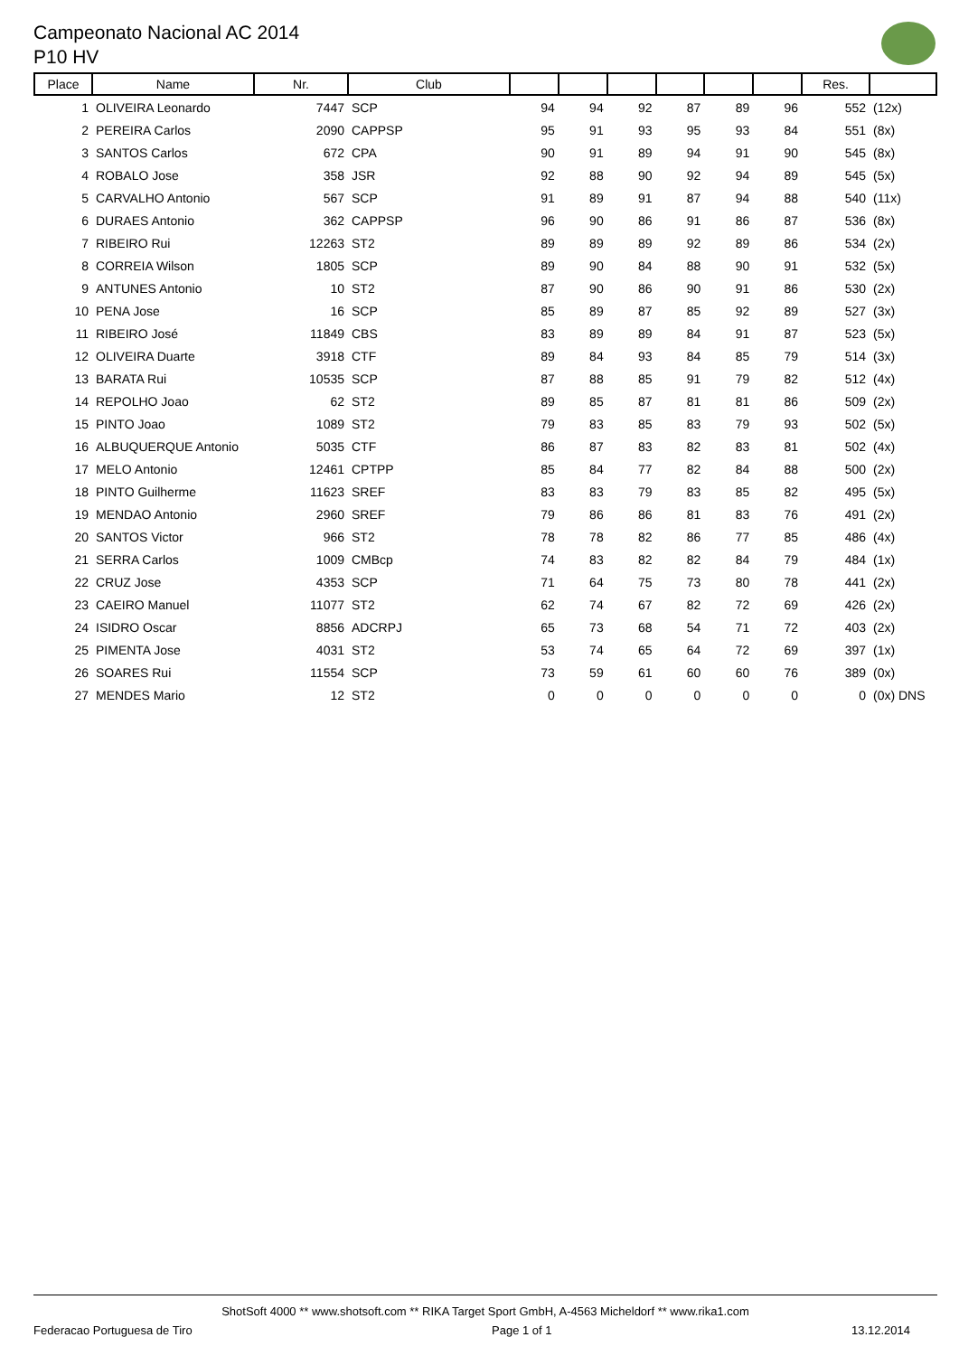Campeonato Nacional AC 2014
P10 HV
| Place | Name | Nr. | Club | | | | | | | Res. | |
| --- | --- | --- | --- | --- | --- | --- | --- | --- | --- | --- | --- |
| 1 | OLIVEIRA Leonardo | 7447 | SCP | 94 | 94 | 92 | 87 | 89 | 96 | 552 | (12x) |
| 2 | PEREIRA Carlos | 2090 | CAPPSP | 95 | 91 | 93 | 95 | 93 | 84 | 551 | (8x) |
| 3 | SANTOS Carlos | 672 | CPA | 90 | 91 | 89 | 94 | 91 | 90 | 545 | (8x) |
| 4 | ROBALO Jose | 358 | JSR | 92 | 88 | 90 | 92 | 94 | 89 | 545 | (5x) |
| 5 | CARVALHO Antonio | 567 | SCP | 91 | 89 | 91 | 87 | 94 | 88 | 540 | (11x) |
| 6 | DURAES Antonio | 362 | CAPPSP | 96 | 90 | 86 | 91 | 86 | 87 | 536 | (8x) |
| 7 | RIBEIRO Rui | 12263 | ST2 | 89 | 89 | 89 | 92 | 89 | 86 | 534 | (2x) |
| 8 | CORREIA Wilson | 1805 | SCP | 89 | 90 | 84 | 88 | 90 | 91 | 532 | (5x) |
| 9 | ANTUNES Antonio | 10 | ST2 | 87 | 90 | 86 | 90 | 91 | 86 | 530 | (2x) |
| 10 | PENA Jose | 16 | SCP | 85 | 89 | 87 | 85 | 92 | 89 | 527 | (3x) |
| 11 | RIBEIRO José | 11849 | CBS | 83 | 89 | 89 | 84 | 91 | 87 | 523 | (5x) |
| 12 | OLIVEIRA Duarte | 3918 | CTF | 89 | 84 | 93 | 84 | 85 | 79 | 514 | (3x) |
| 13 | BARATA Rui | 10535 | SCP | 87 | 88 | 85 | 91 | 79 | 82 | 512 | (4x) |
| 14 | REPOLHO Joao | 62 | ST2 | 89 | 85 | 87 | 81 | 81 | 86 | 509 | (2x) |
| 15 | PINTO Joao | 1089 | ST2 | 79 | 83 | 85 | 83 | 79 | 93 | 502 | (5x) |
| 16 | ALBUQUERQUE Antonio | 5035 | CTF | 86 | 87 | 83 | 82 | 83 | 81 | 502 | (4x) |
| 17 | MELO Antonio | 12461 | CPTPP | 85 | 84 | 77 | 82 | 84 | 88 | 500 | (2x) |
| 18 | PINTO Guilherme | 11623 | SREF | 83 | 83 | 79 | 83 | 85 | 82 | 495 | (5x) |
| 19 | MENDAO Antonio | 2960 | SREF | 79 | 86 | 86 | 81 | 83 | 76 | 491 | (2x) |
| 20 | SANTOS Victor | 966 | ST2 | 78 | 78 | 82 | 86 | 77 | 85 | 486 | (4x) |
| 21 | SERRA Carlos | 1009 | CMBcp | 74 | 83 | 82 | 82 | 84 | 79 | 484 | (1x) |
| 22 | CRUZ Jose | 4353 | SCP | 71 | 64 | 75 | 73 | 80 | 78 | 441 | (2x) |
| 23 | CAEIRO Manuel | 11077 | ST2 | 62 | 74 | 67 | 82 | 72 | 69 | 426 | (2x) |
| 24 | ISIDRO Oscar | 8856 | ADCRPJ | 65 | 73 | 68 | 54 | 71 | 72 | 403 | (2x) |
| 25 | PIMENTA Jose | 4031 | ST2 | 53 | 74 | 65 | 64 | 72 | 69 | 397 | (1x) |
| 26 | SOARES Rui | 11554 | SCP | 73 | 59 | 61 | 60 | 60 | 76 | 389 | (0x) |
| 27 | MENDES Mario | 12 | ST2 | 0 | 0 | 0 | 0 | 0 | 0 | 0 | (0x) DNS |
ShotSoft 4000 ** www.shotsoft.com ** RIKA Target Sport GmbH, A-4563 Micheldorf ** www.rika1.com
Federacao Portuguesa de Tiro Page 1 of 1 13.12.2014